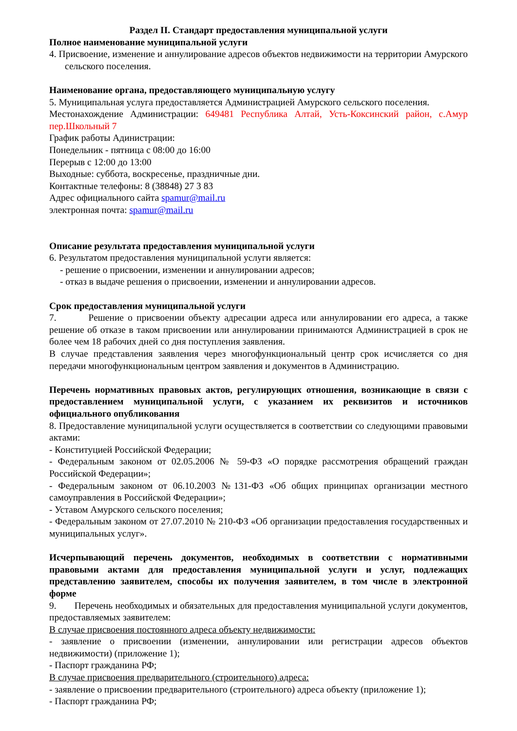Раздел II. Стандарт предоставления муниципальной услуги
Полное наименование муниципальной услуги
4. Присвоение, изменение и аннулирование адресов объектов недвижимости на территории Амурского сельского поселения.
Наименование органа, предоставляющего муниципальную услугу
5. Муниципальная услуга предоставляется Администрацией Амурского сельского поселения.
Местонахождение Администрации: 649481 Республика Алтай, Усть-Коксинский район, с.Амур пер.Школьный 7
График работы Адинистрации:
Понедельник - пятница с 08:00 до 16:00
Перерыв с 12:00 до 13:00
Выходные: суббота, воскресенье, праздничные дни.
Контактные телефоны: 8 (38848) 27 3 83
Адрес официального сайта spamur@mail.ru
электронная почта: spamur@mail.ru
Описание результата предоставления муниципальной услуги
6. Результатом предоставления муниципальной услуги является:
- решение о присвоении, изменении и аннулировании адресов;
- отказ в выдаче решения о присвоении, изменении и аннулировании адресов.
Срок предоставления муниципальной услуги
7. Решение о присвоении объекту адресации адреса или аннулировании его адреса, а также решение об отказе в таком присвоении или аннулировании принимаются Администрацией в срок не более чем 18 рабочих дней со дня поступления заявления.
В случае представления заявления через многофункциональный центр срок исчисляется со дня передачи многофункциональным центром заявления и документов в Администрацию.
Перечень нормативных правовых актов, регулирующих отношения, возникающие в связи с предоставлением муниципальной услуги, с указанием их реквизитов и источников официального опубликования
8. Предоставление муниципальной услуги осуществляется в соответствии со следующими правовыми актами:
- Конституцией Российской Федерации;
- Федеральным законом от 02.05.2006 № 59-ФЗ «О порядке рассмотрения обращений граждан Российской Федерации»;
- Федеральным законом от 06.10.2003 №131-ФЗ «Об общих принципах организации местного самоуправления в Российской Федерации»;
- Уставом Амурского сельского поселения;
- Федеральным законом от 27.07.2010 № 210-ФЗ «Об организации предоставления государственных и муниципальных услуг».
Исчерпывающий перечень документов, необходимых в соответствии с нормативными правовыми актами для предоставления муниципальной услуги и услуг, подлежащих представлению заявителем, способы их получения заявителем, в том числе в электронной форме
9. Перечень необходимых и обязательных для предоставления муниципальной услуги документов, предоставляемых заявителем:
В случае присвоения постоянного адреса объекту недвижимости:
- заявление о присвоении (изменении, аннулировании или регистрации адресов объектов недвижимости) (приложение 1);
- Паспорт гражданина РФ;
В случае присвоения предварительного (строительного) адреса:
- заявление о присвоении предварительного (строительного) адреса объекту (приложение 1);
- Паспорт гражданина РФ;